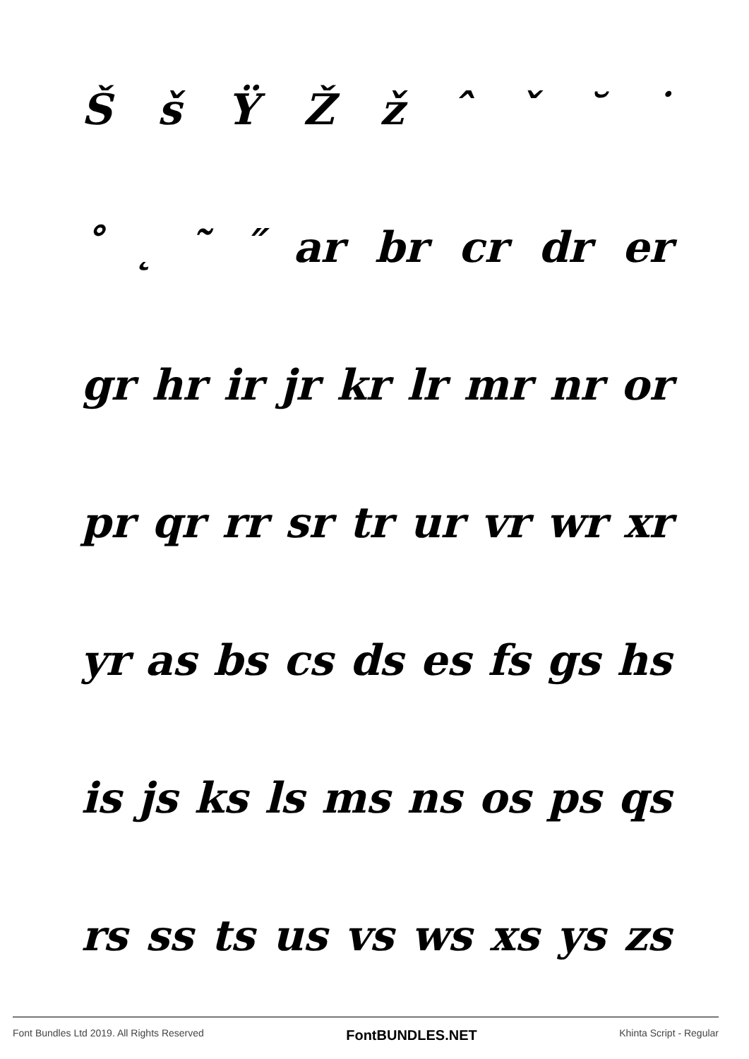ŠšŸŽžˆˇ ˘ ˙
˚ ˛ ˜ ˝ ar br cr dr er
gr hr ir jr kr lr mr nr or
pr qr rr sr tr ur vr wr xr
yr as bs cs ds es fs gs hs
is js ks ls ms ns os ps qs
rs ss ts us vs ws xs ys zs
Font Bundles Ltd 2019. All Rights Reserved FontBUNDLES.NET Khinta Script - Regular